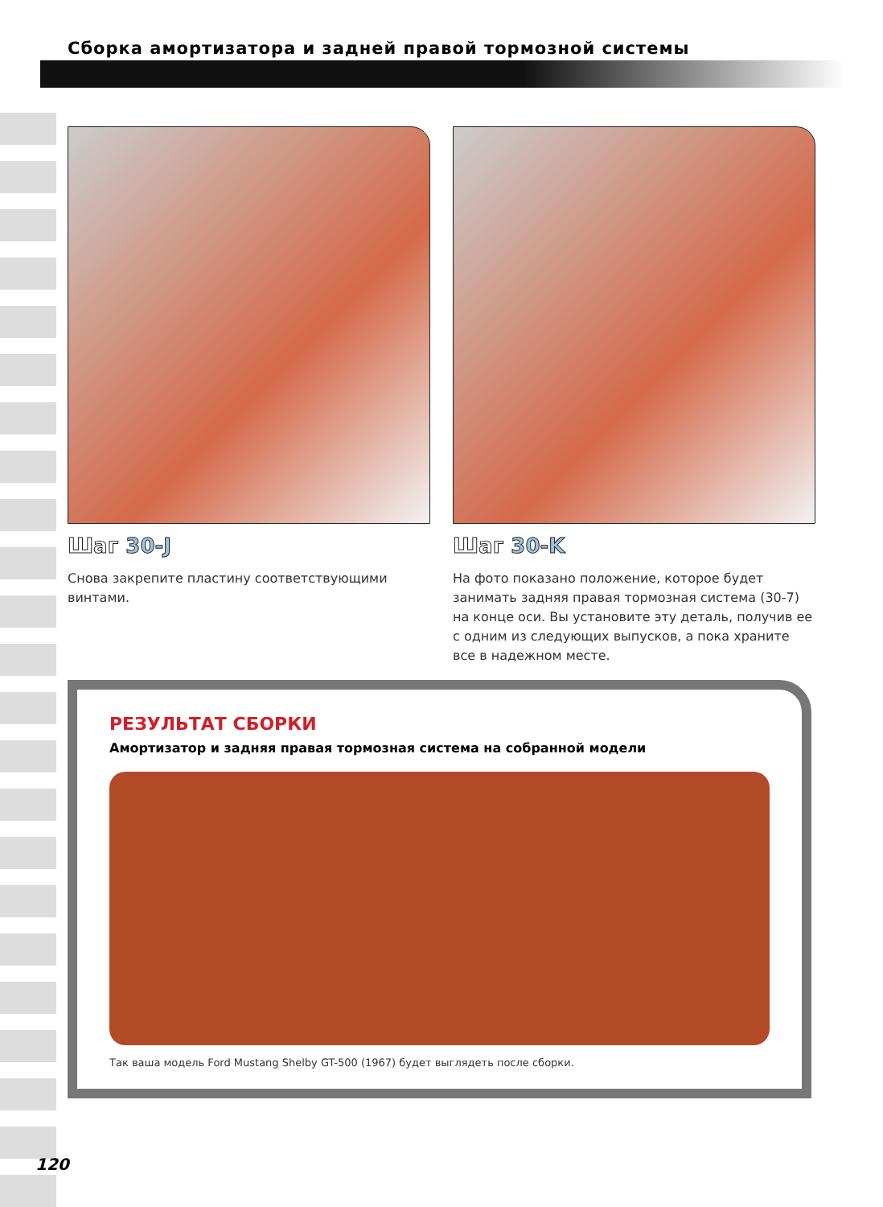Сборка амортизатора и задней правой тормозной системы
Шаг 30-J
Снова закрепите пластину соответствующими винтами.
Шаг 30-K
На фото показано положение, которое будет занимать задняя правая тормозная система (30-7) на конце оси. Вы установите эту деталь, получив ее с одним из следующих выпусков, а пока храните все в надежном месте.
РЕЗУЛЬТАТ СБОРКИ
Амортизатор и задняя правая тормозная система на собранной модели
Так ваша модель Ford Mustang Shelby GT-500 (1967) будет выглядеть после сборки.
120